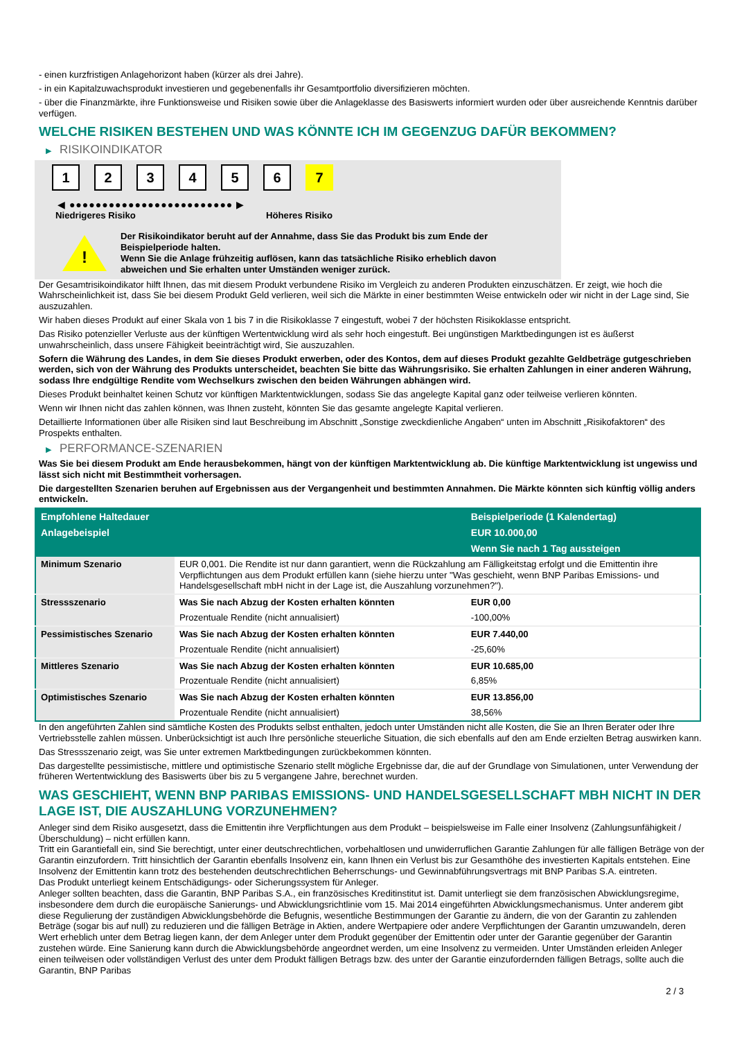- einen kurzfristigen Anlagehorizont haben (kürzer als drei Jahre).
- in ein Kapitalzuwachsprodukt investieren und gegebenenfalls ihr Gesamtportfolio diversifizieren möchten.
- über die Finanzmärkte, ihre Funktionsweise und Risiken sowie über die Anlageklasse des Basiswerts informiert wurden oder über ausreichende Kenntnis darüber verfügen.
WELCHE RISIKEN BESTEHEN UND WAS KÖNNTE ICH IM GEGENZUG DAFÜR BEKOMMEN?
▶ RISIKOINDIKATOR
1 2 3 4 5 6 7
◀ ●●●●●●●●●●●●●●●●●●●●●●●●● ▶
Niedrigeres Risiko Höheres Risiko
!
Der Risikoindikator beruht auf der Annahme, dass Sie das Produkt bis zum Ende der
Beispielperiode halten.
Wenn Sie die Anlage frühzeitig auflösen, kann das tatsächliche Risiko erheblich davon
abweichen und Sie erhalten unter Umständen weniger zurück.
Der Gesamtrisikoindikator hilft Ihnen, das mit diesem Produkt verbundene Risiko im Vergleich zu anderen Produkten einzuschätzen. Er zeigt, wie hoch die Wahrscheinlichkeit ist, dass Sie bei diesem Produkt Geld verlieren, weil sich die Märkte in einer bestimmten Weise entwickeln oder wir nicht in der Lage sind, Sie auszuzahlen.
Wir haben dieses Produkt auf einer Skala von 1 bis 7 in die Risikoklasse 7 eingestuft, wobei 7 der höchsten Risikoklasse entspricht.
Das Risiko potenzieller Verluste aus der künftigen Wertentwicklung wird als sehr hoch eingestuft. Bei ungünstigen Marktbedingungen ist es äußerst unwahrscheinlich, dass unsere Fähigkeit beeinträchtigt wird, Sie auszuzahlen.
Sofern die Währung des Landes, in dem Sie dieses Produkt erwerben, oder des Kontos, dem auf dieses Produkt gezahlte Geldbeträge gutgeschrieben werden, sich von der Währung des Produkts unterscheidet, beachten Sie bitte das Währungsrisiko. Sie erhalten Zahlungen in einer anderen Währung, sodass Ihre endgültige Rendite vom Wechselkurs zwischen den beiden Währungen abhängen wird.
Dieses Produkt beinhaltet keinen Schutz vor künftigen Marktentwicklungen, sodass Sie das angelegte Kapital ganz oder teilweise verlieren könnten.
Wenn wir Ihnen nicht das zahlen können, was Ihnen zusteht, könnten Sie das gesamte angelegte Kapital verlieren.
Detaillierte Informationen über alle Risiken sind laut Beschreibung im Abschnitt „Sonstige zweckdienliche Angaben“ unten im Abschnitt „Risikofaktoren“ des Prospekts enthalten.
▶ PERFORMANCE-SZENARIEN
Was Sie bei diesem Produkt am Ende herausbekommen, hängt von der künftigen Marktentwicklung ab. Die künftige Marktentwicklung ist ungewiss und lässt sich nicht mit Bestimmtheit vorhersagen.
Die dargestellten Szenarien beruhen auf Ergebnissen aus der Vergangenheit und bestimmten Annahmen. Die Märkte könnten sich künftig völlig anders entwickeln.
| Empfohlene Haltedauer | | Beispielperiode (1 Kalendertag) |
| --- | --- | --- |
| Anlagebeispiel | | EUR 10.000,00 |
| | | Wenn Sie nach 1 Tag aussteigen |
| Minimum Szenario | EUR 0,001. Die Rendite ist nur dann garantiert, wenn die Rückzahlung am Fälligkeitstag erfolgt und die Emittentin ihre Verpflichtungen aus dem Produkt erfüllen kann (siehe hierzu unter "Was geschieht, wenn BNP Paribas Emissions- und Handelsgesellschaft mbH nicht in der Lage ist, die Auszahlung vorzunehmen?"). | |
| Stressszenario | Was Sie nach Abzug der Kosten erhalten könnten | EUR 0,00 |
| | Prozentuale Rendite (nicht annualisiert) | -100,00% |
| Pessimistisches Szenario | Was Sie nach Abzug der Kosten erhalten könnten | EUR 7.440,00 |
| | Prozentuale Rendite (nicht annualisiert) | -25,60% |
| Mittleres Szenario | Was Sie nach Abzug der Kosten erhalten könnten | EUR 10.685,00 |
| | Prozentuale Rendite (nicht annualisiert) | 6,85% |
| Optimistisches Szenario | Was Sie nach Abzug der Kosten erhalten könnten | EUR 13.856,00 |
| | Prozentuale Rendite (nicht annualisiert) | 38,56% |
In den angeführten Zahlen sind sämtliche Kosten des Produkts selbst enthalten, jedoch unter Umständen nicht alle Kosten, die Sie an Ihren Berater oder Ihre Vertriebsstelle zahlen müssen. Unberücksichtigt ist auch Ihre persönliche steuerliche Situation, die sich ebenfalls auf den am Ende erzielten Betrag auswirken kann.
Das Stressszenario zeigt, was Sie unter extremen Marktbedingungen zurückbekommen könnten.
Das dargestellte pessimistische, mittlere und optimistische Szenario stellt mögliche Ergebnisse dar, die auf der Grundlage von Simulationen, unter Verwendung der früheren Wertentwicklung des Basiswerts über bis zu 5 vergangene Jahre, berechnet wurden.
WAS GESCHIEHT, WENN BNP PARIBAS EMISSIONS- UND HANDELSGESELLSCHAFT MBH NICHT IN DER LAGE IST, DIE AUSZAHLUNG VORZUNEHMEN?
Anleger sind dem Risiko ausgesetzt, dass die Emittentin ihre Verpflichtungen aus dem Produkt – beispielsweise im Falle einer Insolvenz (Zahlungsunfähigkeit / Überschuldung) – nicht erfüllen kann.
Tritt ein Garantiefall ein, sind Sie berechtigt, unter einer deutschrechtlichen, vorbehaltlosen und unwiderruflichen Garantie Zahlungen für alle fälligen Beträge von der Garantin einzufordern. Tritt hinsichtlich der Garantin ebenfalls Insolvenz ein, kann Ihnen ein Verlust bis zur Gesamthöhe des investierten Kapitals entstehen. Eine Insolvenz der Emittentin kann trotz des bestehenden deutschrechtlichen Beherrschungs- und Gewinnabführungsvertrags mit BNP Paribas S.A. eintreten.
Das Produkt unterliegt keinem Entschädigungs- oder Sicherungssystem für Anleger.
Anleger sollten beachten, dass die Garantin, BNP Paribas S.A., ein französisches Kreditinstitut ist. Damit unterliegt sie dem französischen Abwicklungsregime, insbesondere dem durch die europäische Sanierungs- und Abwicklungsrichtlinie vom 15. Mai 2014 eingeführten Abwicklungsmechanismus. Unter anderem gibt diese Regulierung der zuständigen Abwicklungsbehörde die Befugnis, wesentliche Bestimmungen der Garantie zu ändern, die von der Garantin zu zahlenden Beträge (sogar bis auf null) zu reduzieren und die fälligen Beträge in Aktien, andere Wertpapiere oder andere Verpflichtungen der Garantin umzuwandeln, deren Wert erheblich unter dem Betrag liegen kann, der dem Anleger unter dem Produkt gegenüber der Emittentin oder unter der Garantie gegenüber der Garantin zustehen würde. Eine Sanierung kann durch die Abwicklungsbehörde angeordnet werden, um eine Insolvenz zu vermeiden. Unter Umständen erleiden Anleger einen teilweisen oder vollständigen Verlust des unter dem Produkt fälligen Betrags bzw. des unter der Garantie einzufordernden fälligen Betrags, sollte auch die Garantin, BNP Paribas
2 / 3